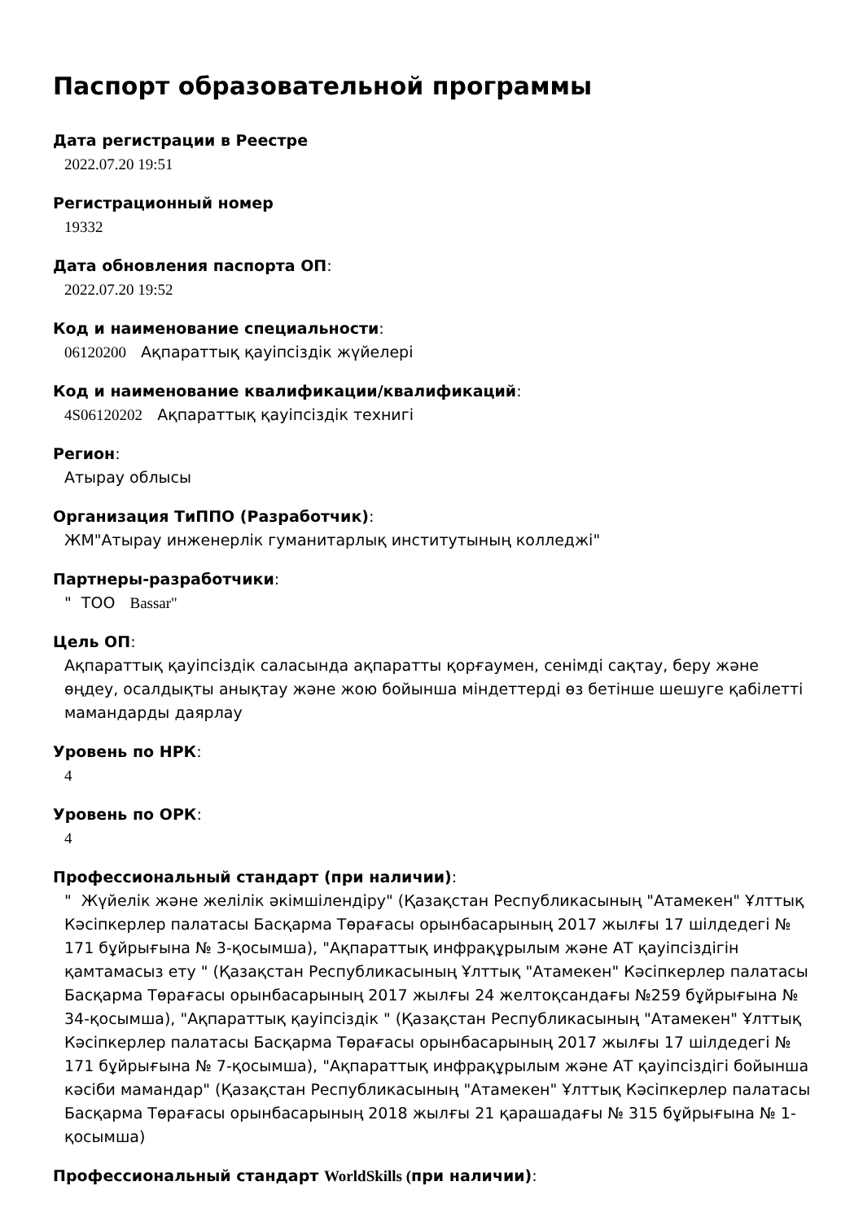Паспорт образовательной программы
Дата регистрации в Реестре
2022.07.20 19:51
Регистрационный номер
19332
Дата обновления паспорта ОП:
2022.07.20 19:52
Код и наименование специальности:
06120200 Ақпараттық қауіпсіздік жүйелері
Код и наименование квалификации/квалификаций:
4S06120202 Ақпараттық қауіпсіздік технигі
Регион:
Атырау облысы
Организация ТиППО (Разработчик):
ЖМ"Атырау инженерлік гуманитарлық институтының колледжі"
Партнеры-разработчики:
" ТОО Bassar"
Цель ОП:
Ақпараттық қауіпсіздік саласында ақпаратты қорғаумен, сенімді сақтау, беру және өңдеу, осалдықты анықтау және жою бойынша міндеттерді өз бетінше шешуге қабілетті мамандарды даярлау
Уровень по НРК:
4
Уровень по ОРК:
4
Профессиональный стандарт (при наличии):
" Жүйелік және желілік әкімшілендіру" (Қазақстан Республикасының "Атамекен" Ұлттық Кәсіпкерлер палатасы Басқарма Төрағасы орынбасарының 2017 жылғы 17 шілдедегі № 171 бұйрығына № 3-қосымша), "Ақпараттық инфрақұрылым және АТ қауіпсіздігін қамтамасыз ету " (Қазақстан Республикасының Ұлттық "Атамекен" Кәсіпкерлер палатасы Басқарма Төрағасы орынбасарының 2017 жылғы 24 желтоқсандағы №259 бұйрығына № 34-қосымша), "Ақпараттық қауіпсіздік " (Қазақстан Республикасының "Атамекен" Ұлттық Кәсіпкерлер палатасы Басқарма Төрағасы орынбасарының 2017 жылғы 17 шілдедегі № 171 бұйрығына № 7-қосымша), "Ақпараттық инфрақұрылым және АТ қауіпсіздігі бойынша кәсіби мамандар" (Қазақстан Республикасының "Атамекен" Ұлттық Кәсіпкерлер палатасы Басқарма Төрағасы орынбасарының 2018 жылғы 21 қарашадағы № 315 бұйрығына № 1-қосымша)
Профессиональный стандарт WorldSkills (при наличии):